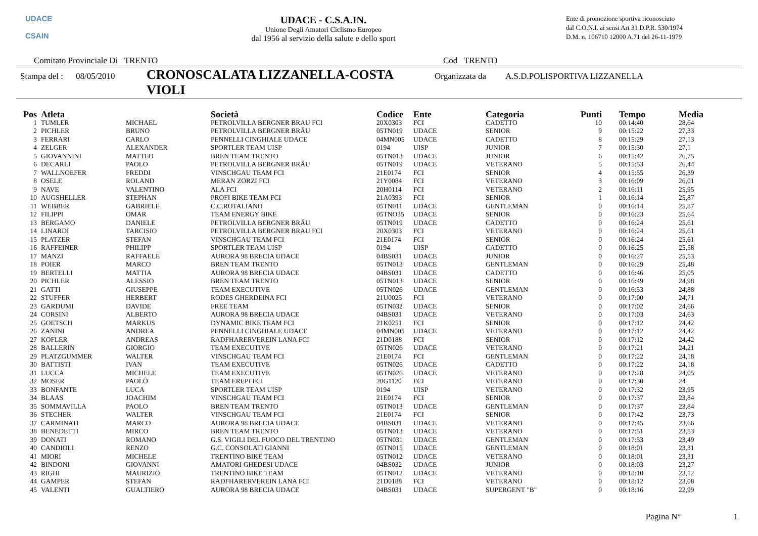UDACE
CSAIN
UDACE - C.S.A.IN.
Unione Degli Amatori Ciclismo Europeo
dal 1956 al servizio della salute e dello sport
Ente di promozione sportiva riconosciuto
dal C.O.N.I. ai sensi Art 31 D.P.R. 530/1974
D.M. n. 106710 12000 A.71 del 26-11-1979
Comitato Provinciale Di TRENTO Cod TRENTO
Stampa del : 08/05/2010 CRONOSCALATA LIZZANELLA-COSTA VIOLI Organizzata da A.S.D.POLISPORTIVA LIZZANELLA
| Pos | Atleta | | Società | Codice | Ente | Categoria | Punti | Tempo | Media |
| --- | --- | --- | --- | --- | --- | --- | --- | --- | --- |
| 1 | TUMLER | MICHAEL | PETROLVILLA BERGNER BRAU FCI | 20X0303 | FCI | CADETTO | 10 | 00:14:40 | 28,64 |
| 2 | PICHLER | BRUNO | PETROLVILLA BERGNER BRÄU | 05TN019 | UDACE | SENIOR | 9 | 00:15:22 | 27,33 |
| 3 | FERRARI | CARLO | PENNELLI CINGHIALE UDACE | 04MN005 | UDACE | CADETTO | 8 | 00:15:29 | 27,13 |
| 4 | ZELGER | ALEXANDER | SPORTLER TEAM UISP | 0194 | UISP | JUNIOR | 7 | 00:15:30 | 27,1 |
| 5 | GIOVANNINI | MATTEO | BREN TEAM TRENTO | 05TN013 | UDACE | JUNIOR | 6 | 00:15:42 | 26,75 |
| 6 | DECARLI | PAOLO | PETROLVILLA BERGNER BRÄU | 05TN019 | UDACE | VETERANO | 5 | 00:15:53 | 26,44 |
| 7 | WALLNOEFER | FREDDI | VINSCHGAU TEAM FCI | 21E0174 | FCI | SENIOR | 4 | 00:15:55 | 26,39 |
| 8 | OSELE | ROLAND | MERAN ZORZI FCI | 21Y0084 | FCI | VETERANO | 3 | 00:16:09 | 26,01 |
| 9 | NAVE | VALENTINO | ALA FCI | 20H0114 | FCI | VETERANO | 2 | 00:16:11 | 25,95 |
| 10 | AUGSHELLER | STEPHAN | PROFI BIKE TEAM FCI | 21A0393 | FCI | SENIOR | 1 | 00:16:14 | 25,87 |
| 11 | WEBBER | GABRIELE | C.C.ROTALIANO | 05TN011 | UDACE | GENTLEMAN | 0 | 00:16:14 | 25,87 |
| 12 | FILIPPI | OMAR | TEAM ENERGY BIKE | 05TNO35 | UDACE | SENIOR | 0 | 00:16:23 | 25,64 |
| 13 | BERGAMO | DANIELE | PETROLVILLA BERGNER BRÄU | 05TN019 | UDACE | CADETTO | 0 | 00:16:24 | 25,61 |
| 14 | LINARDI | TARCISIO | PETROLVILLA BERGNER BRAU FCI | 20X0303 | FCI | VETERANO | 0 | 00:16:24 | 25,61 |
| 15 | PLATZER | STEFAN | VINSCHGAU TEAM FCI | 21E0174 | FCI | SENIOR | 0 | 00:16:24 | 25,61 |
| 16 | RAFFEINER | PHILIPP | SPORTLER TEAM UISP | 0194 | UISP | CADETTO | 0 | 00:16:25 | 25,58 |
| 17 | MANZI | RAFFAELE | AURORA 98 BRECIA UDACE | 04BS031 | UDACE | JUNIOR | 0 | 00:16:27 | 25,53 |
| 18 | POIER | MARCO | BREN TEAM TRENTO | 05TN013 | UDACE | GENTLEMAN | 0 | 00:16:29 | 25,48 |
| 19 | BERTELLI | MATTIA | AURORA 98 BRECIA UDACE | 04BS031 | UDACE | CADETTO | 0 | 00:16:46 | 25,05 |
| 20 | PICHLER | ALESSIO | BREN TEAM TRENTO | 05TN013 | UDACE | SENIOR | 0 | 00:16:49 | 24,98 |
| 21 | GATTI | GIUSEPPE | TEAM EXECUTIVE | 05TN026 | UDACE | GENTLEMAN | 0 | 00:16:53 | 24,88 |
| 22 | STUFFER | HERBERT | RODES GHERDEINA FCI | 21U0025 | FCI | VETERANO | 0 | 00:17:00 | 24,71 |
| 23 | GARDUMI | DAVIDE | FREE TEAM | 05TN032 | UDACE | SENIOR | 0 | 00:17:02 | 24,66 |
| 24 | CORSINI | ALBERTO | AURORA 98 BRECIA UDACE | 04BS031 | UDACE | VETERANO | 0 | 00:17:03 | 24,63 |
| 25 | GOETSCH | MARKUS | DYNAMIC BIKE TEAM FCI | 21K0251 | FCI | SENIOR | 0 | 00:17:12 | 24,42 |
| 26 | ZANINI | ANDREA | PENNELLI CINGHIALE UDACE | 04MN005 | UDACE | VETERANO | 0 | 00:17:12 | 24,42 |
| 27 | KOFLER | ANDREAS | RADFHARERVEREIN LANA FCI | 21D0188 | FCI | SENIOR | 0 | 00:17:12 | 24,42 |
| 28 | BALLERIN | GIORGIO | TEAM EXECUTIVE | 05TN026 | UDACE | VETERANO | 0 | 00:17:21 | 24,21 |
| 29 | PLATZGUMMER | WALTER | VINSCHGAU TEAM FCI | 21E0174 | FCI | GENTLEMAN | 0 | 00:17:22 | 24,18 |
| 30 | BATTISTI | IVAN | TEAM EXECUTIVE | 05TN026 | UDACE | CADETTO | 0 | 00:17:22 | 24,18 |
| 31 | LUCCA | MICHELE | TEAM EXECUTIVE | 05TN026 | UDACE | VETERANO | 0 | 00:17:28 | 24,05 |
| 32 | MOSER | PAOLO | TEAM EREPI FCI | 20G1120 | FCI | VETERANO | 0 | 00:17:30 | 24 |
| 33 | BONFANTE | LUCA | SPORTLER TEAM UISP | 0194 | UISP | VETERANO | 0 | 00:17:32 | 23,95 |
| 34 | BLAAS | JOACHIM | VINSCHGAU TEAM FCI | 21E0174 | FCI | SENIOR | 0 | 00:17:37 | 23,84 |
| 35 | SOMMAVILLA | PAOLO | BREN TEAM TRENTO | 05TN013 | UDACE | GENTLEMAN | 0 | 00:17:37 | 23,84 |
| 36 | STECHER | WALTER | VINSCHGAU TEAM FCI | 21E0174 | FCI | SENIOR | 0 | 00:17:42 | 23,73 |
| 37 | CARMINATI | MARCO | AURORA 98 BRECIA UDACE | 04BS031 | UDACE | VETERANO | 0 | 00:17:45 | 23,66 |
| 38 | BENEDETTI | MIRCO | BREN TEAM TRENTO | 05TN013 | UDACE | VETERANO | 0 | 00:17:51 | 23,53 |
| 39 | DONATI | ROMANO | G.S. VIGILI DEL FUOCO DEL TRENTINO | 05TN031 | UDACE | GENTLEMAN | 0 | 00:17:53 | 23,49 |
| 40 | CANDIOLI | RENZO | G.C. CONSOLATI GIANNI | 05TN015 | UDACE | GENTLEMAN | 0 | 00:18:01 | 23,31 |
| 41 | MIORI | MICHELE | TRENTINO BIKE TEAM | 05TN012 | UDACE | VETERANO | 0 | 00:18:01 | 23,31 |
| 42 | BINDONI | GIOVANNI | AMATORI GHEDESI UDACE | 04BS032 | UDACE | JUNIOR | 0 | 00:18:03 | 23,27 |
| 43 | RIGHI | MAURIZIO | TRENTINO BIKE TEAM | 05TN012 | UDACE | VETERANO | 0 | 00:18:10 | 23,12 |
| 44 | GAMPER | STEFAN | RADFHARERVEREIN LANA FCI | 21D0188 | FCI | VETERANO | 0 | 00:18:12 | 23,08 |
| 45 | VALENTI | GUALTIERO | AURORA 98 BRECIA UDACE | 04BS031 | UDACE | SUPERGENT "B" | 0 | 00:18:16 | 22,99 |
Pagina N° 1